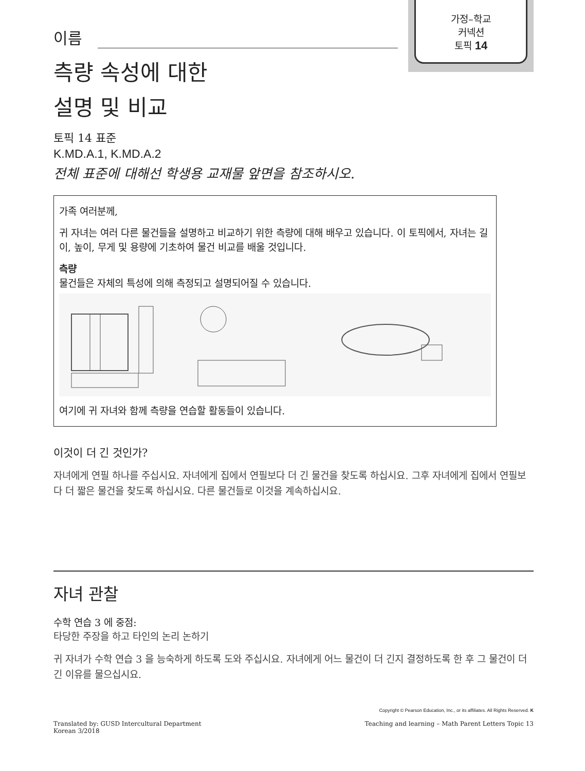가정–학교
커넥션
토픽 14
이름
측량 속성에 대한
설명 및 비교
토픽 14 표준
K.MD.A.1, K.MD.A.2
전체 표준에 대해선 학생용 교재물 앞면을 참조하시오.
가족 여러분께,
귀 자녀는 여러 다른 물건들을 설명하고 비교하기 위한 측량에 대해 배우고 있습니다. 이 토픽에서, 자녀는 길이, 높이, 무게 및 용량에 기초하여 물건 비교를 배울 것입니다.
측량
물건들은 자체의 특성에 의해 측정되고 설명되어질 수 있습니다.
여기에 귀 자녀와 함께 측량을 연습할 활동들이 있습니다.
이것이 더 긴 것인가?
자녀에게 연필 하나를 주십시요. 자녀에게 집에서 연필보다 더 긴 물건을 찾도록 하십시요. 그후 자녀에게 집에서 연필보다 더 짧은 물건을 찾도록 하십시요. 다른 물건들로 이것을 계속하십시요.
자녀 관찰
수학 연습 3 에 중점:
타당한 주장을 하고 타인의 논리 논하기
귀 자녀가 수학 연습 3 을 능숙하게 하도록 도와 주십시요. 자녀에게 어느 물건이 더 긴지 결정하도록 한 후 그 물건이 더 긴 이유를 물으십시요.
Copyright © Pearson Education, Inc., or its affiliates. All Rights Reserved. K
Translated by: GUSD Intercultural Department
Korean 3/2018
Teaching and learning – Math Parent Letters Topic 13